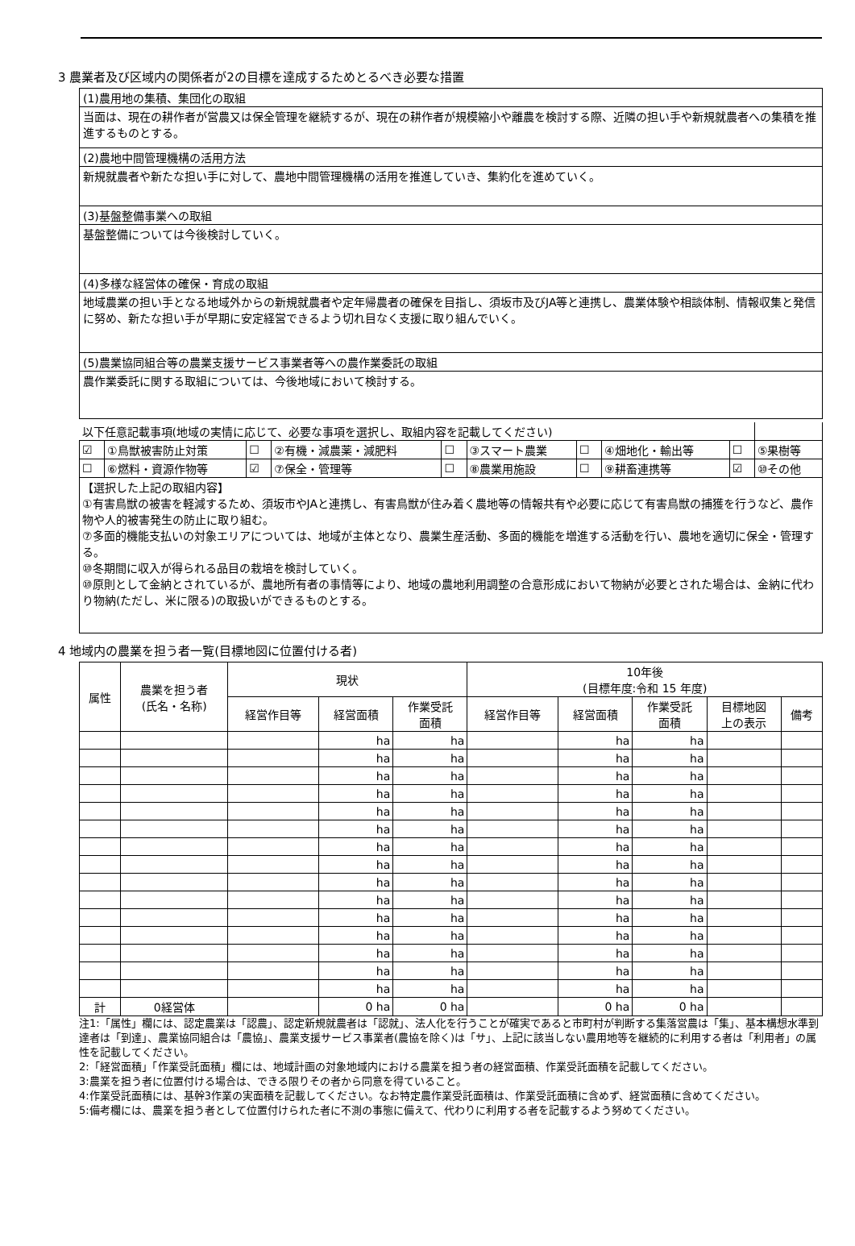3 農業者及び区域内の関係者が2の目標を達成するためとるべき必要な措置
(1)農用地の集積、集団化の取組
当面は、現在の耕作者が営農又は保全管理を継続するが、現在の耕作者が規模縮小や離農を検討する際、近隣の担い手や新規就農者への集積を推進するものとする。
(2)農地中間管理機構の活用方法
新規就農者や新たな担い手に対して、農地中間管理機構の活用を推進していき、集約化を進めていく。
(3)基盤整備事業への取組
基盤整備については今後検討していく。
(4)多様な経営体の確保・育成の取組
地域農業の担い手となる地域外からの新規就農者や定年帰農者の確保を目指し、須坂市及びJA等と連携し、農業体験や相談体制、情報収集と発信に努め、新たな担い手が早期に安定経営できるよう切れ目なく支援に取り組んでいく。
(5)農業協同組合等の農業支援サービス事業者等への農作業委託の取組
農作業委託に関する取組については、今後地域において検討する。
| 以下任意記載事項(地域の実情に応じて、必要な事項を選択し、取組内容を記載してください) | | | | | | | | | |
| ☑ | ①鳥獣被害防止対策 | ☐ | ②有機・減農薬・減肥料 | ☐ | ③スマート農業 | ☐ | ④畑地化・輸出等 | ☐ | ⑤果樹等 |
| ☐ | ⑥燃料・資源作物等 | ☑ | ⑦保全・管理等 | ☐ | ⑧農業用施設 | ☐ | ⑨耕畜連携等 | ☑ | ⑩その他 |
| 【選択した上記の取組内容】 ①有害鳥獣の被害を軽減するため、須坂市やJAと連携し、有害鳥獣が住み着く農地等の情報共有や必要に応じて有害鳥獣の捕獲を行うなど、農作物や人的被害発生の防止に取り組む。 ⑦多面的機能支払いの対象エリアについては、地域が主体となり、農業生産活動、多面的機能を増進する活動を行い、農地を適切に保全・管理する。 ⑩冬期間に収入が得られる品目の栽培を検討していく。 ⑩原則として金納とされているが、農地所有者の事情等により、地域の農地利用調整の合意形成において物納が必要とされた場合は、金納に代わり物納(ただし、米に限る)の取扱いができるものとする。 | | | | | | | | | |
4 地域内の農業を担う者一覧(目標地図に位置付ける者)
| 属性 | 農業を担う者 (氏名・名称) | 現状 | | | 10年後 (目標年度:令和 15 年度) | | | | |
| --- | --- | --- | --- | --- | --- | --- | --- | --- | --- |
| | | 経営作目等 | 経営面積 | 作業受託 面積 | 経営作目等 | 経営面積 | 作業受託 面積 | 目標地図 上の表示 | 備考 |
| | | | ha | ha | | ha | ha | | |
| | | | ha | ha | | ha | ha | | |
| | | | ha | ha | | ha | ha | | |
| | | | ha | ha | | ha | ha | | |
| | | | ha | ha | | ha | ha | | |
| | | | ha | ha | | ha | ha | | |
| | | | ha | ha | | ha | ha | | |
| | | | ha | ha | | ha | ha | | |
| | | | ha | ha | | ha | ha | | |
| | | | ha | ha | | ha | ha | | |
| | | | ha | ha | | ha | ha | | |
| | | | ha | ha | | ha | ha | | |
| | | | ha | ha | | ha | ha | | |
| | | | ha | ha | | ha | ha | | |
| | | | ha | ha | | ha | ha | | |
| 計 | 0経営体 | | 0 ha | 0 ha | | 0 ha | 0 ha | | |
注1:「属性」欄には、認定農業は「認農」、認定新規就農者は「認就」、法人化を行うことが確実であると市町村が判断する集落営農は「集」、基本構想水準到達者は「到達」、農業協同組合は「農協」、農業支援サービス事業者(農協を除く)は「サ」、上記に該当しない農用地等を継続的に利用する者は「利用者」の属性を記載してください。
2:「経営面積」「作業受託面積」欄には、地域計画の対象地域内における農業を担う者の経営面積、作業受託面積を記載してください。
3:農業を担う者に位置付ける場合は、できる限りその者から同意を得ていること。
4:作業受託面積には、基幹3作業の実面積を記載してください。なお特定農作業受託面積は、作業受託面積に含めず、経営面積に含めてください。
5:備考欄には、農業を担う者として位置付けられた者に不測の事態に備えて、代わりに利用する者を記載するよう努めてください。